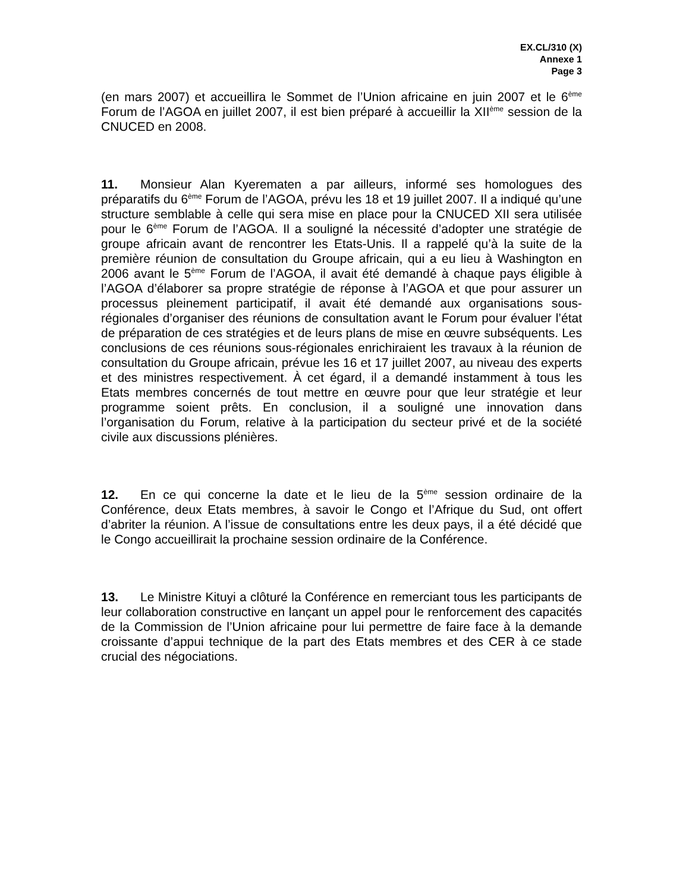EX.CL/310 (X)
Annexe 1
Page 3
(en mars 2007) et accueillira le Sommet de l’Union africaine en juin 2007 et le 6<sup>ème</sup> Forum de l’AGOA en juillet 2007, il est bien préparé à accueillir la XII<sup>ème</sup> session de la CNUCED en 2008.
11. Monsieur Alan Kyerematen a par ailleurs, informé ses homologues des préparatifs du 6<sup>ème</sup> Forum de l’AGOA, prévu les 18 et 19 juillet 2007. Il a indiqué qu’une structure semblable à celle qui sera mise en place pour la CNUCED XII sera utilisée pour le 6<sup>ème</sup> Forum de l’AGOA. Il a souligné la nécessité d’adopter une stratégie de groupe africain avant de rencontrer les Etats-Unis. Il a rappelé qu’à la suite de la première réunion de consultation du Groupe africain, qui a eu lieu à Washington en 2006 avant le 5<sup>ème</sup> Forum de l’AGOA, il avait été demandé à chaque pays éligible à l’AGOA d’élaborer sa propre stratégie de réponse à l’AGOA et que pour assurer un processus pleinement participatif, il avait été demandé aux organisations sous-régionales d’organiser des réunions de consultation avant le Forum pour évaluer l’état de préparation de ces stratégies et de leurs plans de mise en œuvre subséquents. Les conclusions de ces réunions sous-régionales enrichiraient les travaux à la réunion de consultation du Groupe africain, prévue les 16 et 17 juillet 2007, au niveau des experts et des ministres respectivement. À cet égard, il a demandé instamment à tous les Etats membres concernés de tout mettre en œuvre pour que leur stratégie et leur programme soient prêts. En conclusion, il a souligné une innovation dans l’organisation du Forum, relative à la participation du secteur privé et de la société civile aux discussions plénières.
12. En ce qui concerne la date et le lieu de la 5<sup>ème</sup> session ordinaire de la Conférence, deux Etats membres, à savoir le Congo et l’Afrique du Sud, ont offert d’abriter la réunion. A l’issue de consultations entre les deux pays, il a été décidé que le Congo accueillirait la prochaine session ordinaire de la Conférence.
13. Le Ministre Kituyi a clôturé la Conférence en remerciant tous les participants de leur collaboration constructive en lançant un appel pour le renforcement des capacités de la Commission de l’Union africaine pour lui permettre de faire face à la demande croissante d’appui technique de la part des Etats membres et des CER à ce stade crucial des négociations.